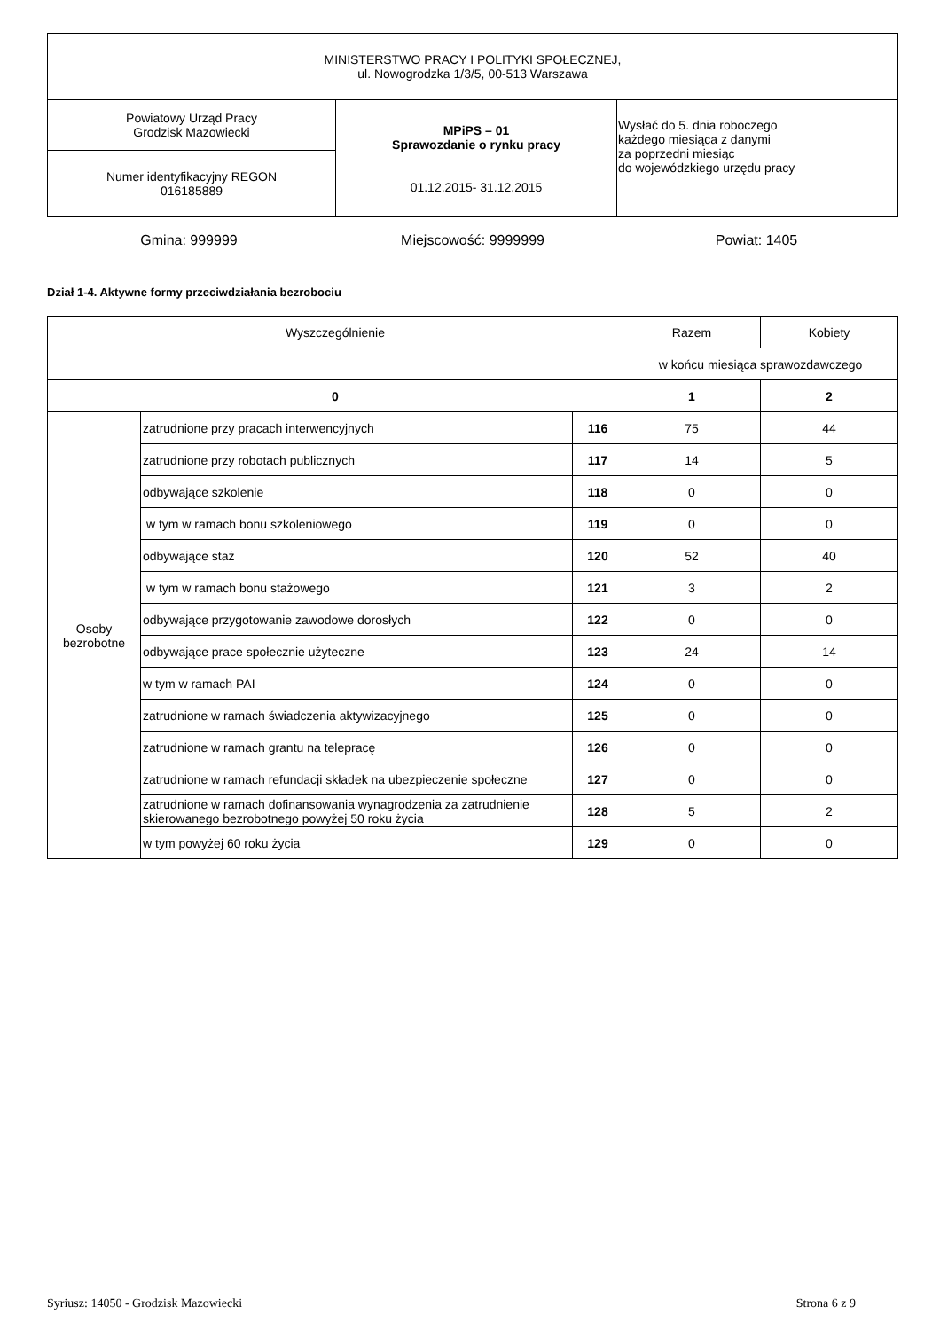| MINISTERSTWO PRACY I POLITYKI SPOŁECZNEJ, ul. Nowogrodzka 1/3/5, 00-513 Warszawa | | |
| Powiatowy Urząd Pracy Grodzisk Mazowiecki | MPiPS – 01 Sprawozdanie o rynku pracy 01.12.2015- 31.12.2015 | Wysłać do 5. dnia roboczego każdego miesiąca z danymi za poprzedni miesiąc do wojewódzkiego urzędu pracy |
| Numer identyfikacyjny REGON 016185889 | | |
Gmina: 999999 Miejscowość: 9999999 Powiat: 1405
Dział 1-4. Aktywne formy przeciwdziałania bezrobociu
| Wyszczególnienie | | | Razem | Kobiety |
| --- | --- | --- | --- | --- |
| | | | w końcu miesiąca sprawozdawczego | |
| 0 | | | 1 | 2 |
| Osoby bezrobotne | zatrudnione przy pracach interwencyjnych | 116 | 75 | 44 |
| | zatrudnione przy robotach publicznych | 117 | 14 | 5 |
| | odbywające szkolenie | 118 | 0 | 0 |
| | w tym w ramach bonu szkoleniowego | 119 | 0 | 0 |
| | odbywające staż | 120 | 52 | 40 |
| | w tym w ramach bonu stażowego | 121 | 3 | 2 |
| | odbywające przygotowanie zawodowe dorosłych | 122 | 0 | 0 |
| | odbywające prace społecznie użyteczne | 123 | 24 | 14 |
| | w tym w ramach PAI | 124 | 0 | 0 |
| | zatrudnione w ramach świadczenia aktywizacyjnego | 125 | 0 | 0 |
| | zatrudnione w ramach grantu na telepracę | 126 | 0 | 0 |
| | zatrudnione w ramach refundacji składek na ubezpieczenie społeczne | 127 | 0 | 0 |
| | zatrudnione w ramach dofinansowania wynagrodzenia za zatrudnienie skierowanego bezrobotnego powyżej 50 roku życia | 128 | 5 | 2 |
| | w tym powyżej 60 roku życia | 129 | 0 | 0 |
Syriusz: 14050 - Grodzisk Mazowiecki Strona 6 z 9